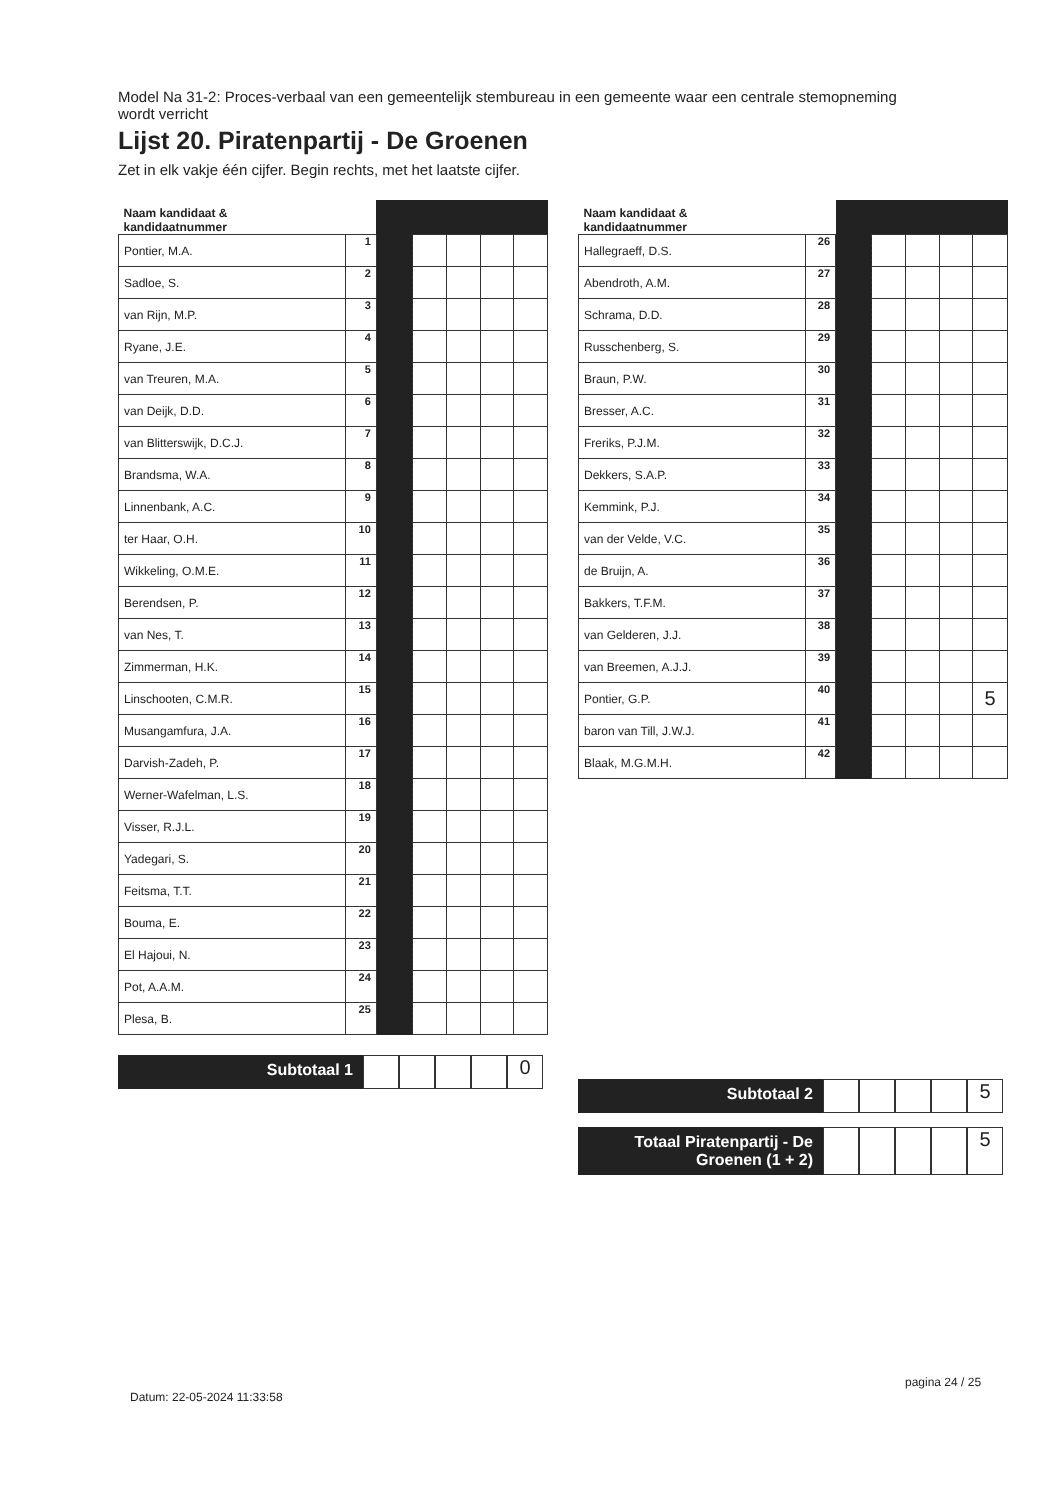Model Na 31-2: Proces-verbaal van een gemeentelijk stembureau in een gemeente waar een centrale stemopneming wordt verricht
Lijst 20. Piratenpartij - De Groenen
Zet in elk vakje één cijfer. Begin rechts, met het laatste cijfer.
| Naam kandidaat & kandidaatnummer | | | | | | |
| --- | --- | --- | --- | --- | --- | --- |
| Pontier, M.A. | 1 | | | | | |
| Sadloe, S. | 2 | | | | | |
| van Rijn, M.P. | 3 | | | | | |
| Ryane, J.E. | 4 | | | | | |
| van Treuren, M.A. | 5 | | | | | |
| van Deijk, D.D. | 6 | | | | | |
| van Blitterswijk, D.C.J. | 7 | | | | | |
| Brandsma, W.A. | 8 | | | | | |
| Linnenbank, A.C. | 9 | | | | | |
| ter Haar, O.H. | 10 | | | | | |
| Wikkeling, O.M.E. | 11 | | | | | |
| Berendsen, P. | 12 | | | | | |
| van Nes, T. | 13 | | | | | |
| Zimmerman, H.K. | 14 | | | | | |
| Linschooten, C.M.R. | 15 | | | | | |
| Musangamfura, J.A. | 16 | | | | | |
| Darvish-Zadeh, P. | 17 | | | | | |
| Werner-Wafelman, L.S. | 18 | | | | | |
| Visser, R.J.L. | 19 | | | | | |
| Yadegari, S. | 20 | | | | | |
| Feitsma, T.T. | 21 | | | | | |
| Bouma, E. | 22 | | | | | |
| El Hajoui, N. | 23 | | | | | |
| Pot, A.A.M. | 24 | | | | | |
| Plesa, B. | 25 | | | | | |
Subtotaal 1
0
| Naam kandidaat & kandidaatnummer | | | | | | |
| --- | --- | --- | --- | --- | --- | --- |
| Hallegraeff, D.S. | 26 | | | | | |
| Abendroth, A.M. | 27 | | | | | |
| Schrama, D.D. | 28 | | | | | |
| Russchenberg, S. | 29 | | | | | |
| Braun, P.W. | 30 | | | | | |
| Bresser, A.C. | 31 | | | | | |
| Freriks, P.J.M. | 32 | | | | | |
| Dekkers, S.A.P. | 33 | | | | | |
| Kemmink, P.J. | 34 | | | | | |
| van der Velde, V.C. | 35 | | | | | |
| de Bruijn, A. | 36 | | | | | |
| Bakkers, T.F.M. | 37 | | | | | |
| van Gelderen, J.J. | 38 | | | | | |
| van Breemen, A.J.J. | 39 | | | | | |
| Pontier, G.P. | 40 | | | | | 5 |
| baron van Till, J.W.J. | 41 | | | | | |
| Blaak, M.G.M.H. | 42 | | | | | |
Subtotaal 2
5
Totaal Piratenpartij - De Groenen (1 + 2)
5
Datum: 22-05-2024 11:33:58
pagina 24 / 25